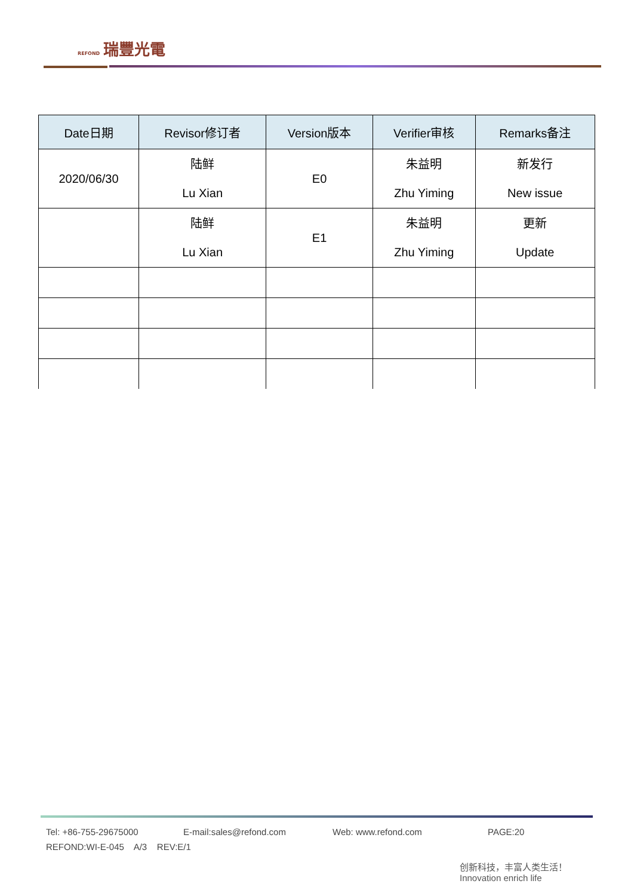REFOND 瑞豐光電
| Date日期 | Revisor修订者 | Version版本 | Verifier审核 | Remarks备注 |
| --- | --- | --- | --- | --- |
| 2020/06/30 | 陆鲜 Lu Xian | E0 | 朱益明 Zhu Yiming | 新发行 New issue |
| | 陆鲜 Lu Xian | E1 | 朱益明 Zhu Yiming | 更新 Update |
Tel: +86-755-29675000 E-mail:sales@refond.com Web: www.refond.com PAGE:20
REFOND:WI-E-045 A/3 REV:E/1
创新科技，丰富人类生活！
Innovation enrich life